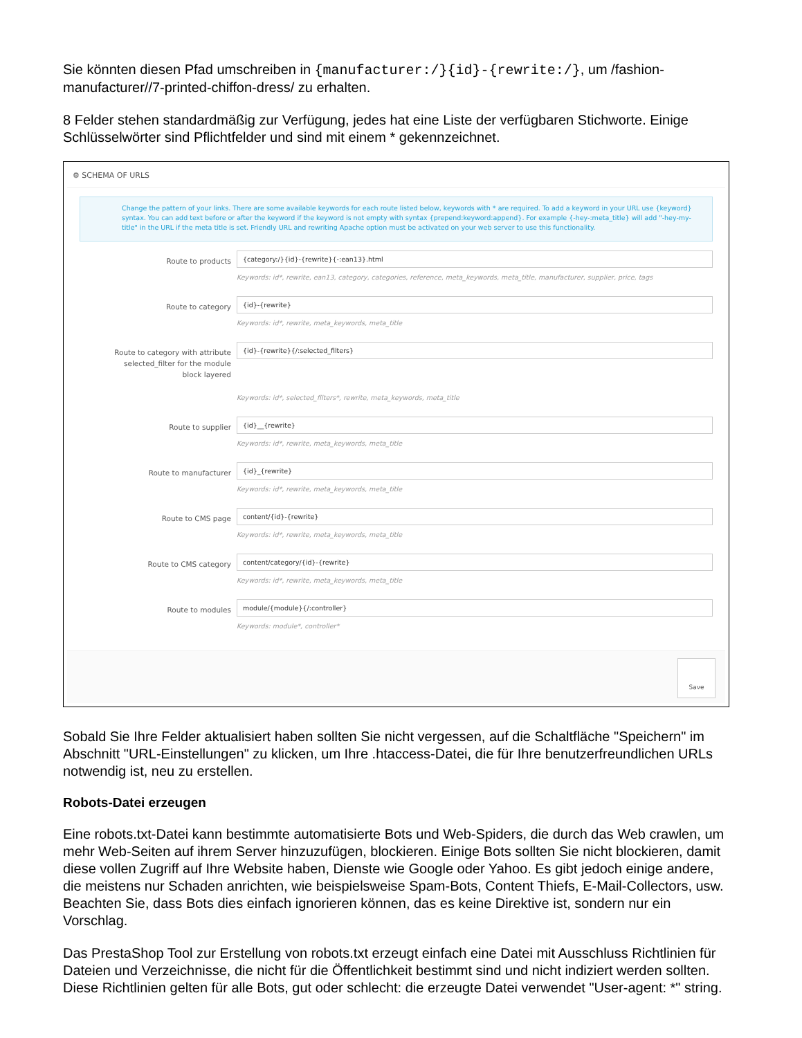Sie könnten diesen Pfad umschreiben in {manufacturer:/}{id}-{rewrite:/}, um /fashion-manufacturer//7-printed-chiffon-dress/ zu erhalten.
8 Felder stehen standardmäßig zur Verfügung, jedes hat eine Liste der verfügbaren Stichworte. Einige Schlüsselwörter sind Pflichtfelder und sind mit einem * gekennzeichnet.
⚙ SCHEMA OF URLS
Change the pattern of your links. There are some available keywords for each route listed below, keywords with * are required. To add a keyword in your URL use {keyword} syntax. You can add text before or after the keyword if the keyword is not empty with syntax {prepend:keyword:append}. For example {-hey-:meta_title} will add "-hey-my-title" in the URL if the meta title is set. Friendly URL and rewriting Apache option must be activated on your web server to use this functionality.
Route to products
{category:/}{id}-{rewrite}{-:ean13}.html
Keywords: id*, rewrite, ean13, category, categories, reference, meta_keywords, meta_title, manufacturer, supplier, price, tags
Route to category
{id}-{rewrite}
Keywords: id*, rewrite, meta_keywords, meta_title
Route to category with attribute selected_filter for the module block layered
{id}-{rewrite}{/:selected_filters}
Keywords: id*, selected_filters*, rewrite, meta_keywords, meta_title
Route to supplier
{id}__{rewrite}
Keywords: id*, rewrite, meta_keywords, meta_title
Route to manufacturer
{id}_{rewrite}
Keywords: id*, rewrite, meta_keywords, meta_title
Route to CMS page
content/{id}-{rewrite}
Keywords: id*, rewrite, meta_keywords, meta_title
Route to CMS category
content/category/{id}-{rewrite}
Keywords: id*, rewrite, meta_keywords, meta_title
Route to modules
module/{module}{/:controller}
Keywords: module*, controller*
Save
Sobald Sie Ihre Felder aktualisiert haben sollten Sie nicht vergessen, auf die Schaltfläche "Speichern" im Abschnitt "URL-Einstellungen" zu klicken, um Ihre .htaccess-Datei, die für Ihre benutzerfreundlichen URLs notwendig ist, neu zu erstellen.
Robots-Datei erzeugen
Eine robots.txt-Datei kann bestimmte automatisierte Bots und Web-Spiders, die durch das Web crawlen, um mehr Web-Seiten auf ihrem Server hinzuzufügen, blockieren. Einige Bots sollten Sie nicht blockieren, damit diese vollen Zugriff auf Ihre Website haben, Dienste wie Google oder Yahoo. Es gibt jedoch einige andere, die meistens nur Schaden anrichten, wie beispielsweise Spam-Bots, Content Thiefs, E-Mail-Collectors, usw. Beachten Sie, dass Bots dies einfach ignorieren können, das es keine Direktive ist, sondern nur ein Vorschlag.
Das PrestaShop Tool zur Erstellung von robots.txt erzeugt einfach eine Datei mit Ausschluss Richtlinien für Dateien und Verzeichnisse, die nicht für die Öffentlichkeit bestimmt sind und nicht indiziert werden sollten. Diese Richtlinien gelten für alle Bots, gut oder schlecht: die erzeugte Datei verwendet "User-agent: *" string.